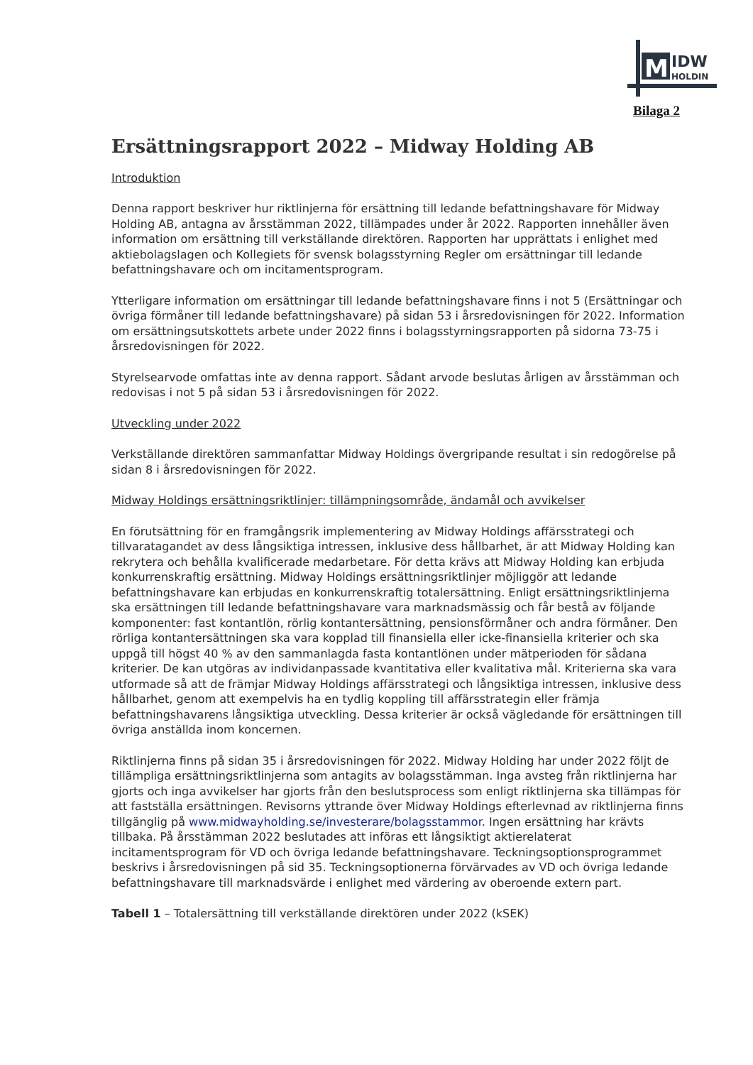M
IDW
HOLDIN
Bilaga 2
Ersättningsrapport 2022 – Midway Holding AB
Introduktion
Denna rapport beskriver hur riktlinjerna för ersättning till ledande befattningshavare för Midway Holding AB, antagna av årsstämman 2022, tillämpades under år 2022. Rapporten innehåller även information om ersättning till verkställande direktören. Rapporten har upprättats i enlighet med aktiebolagslagen och Kollegiets för svensk bolagsstyrning Regler om ersättningar till ledande befattningshavare och om incitamentsprogram.
Ytterligare information om ersättningar till ledande befattningshavare finns i not 5 (Ersättningar och övriga förmåner till ledande befattningshavare) på sidan 53 i årsredovisningen för 2022. Information om ersättningsutskottets arbete under 2022 finns i bolagsstyrningsrapporten på sidorna 73-75 i årsredovisningen för 2022.
Styrelsearvode omfattas inte av denna rapport. Sådant arvode beslutas årligen av årsstämman och redovisas i not 5 på sidan 53 i årsredovisningen för 2022.
Utveckling under 2022
Verkställande direktören sammanfattar Midway Holdings övergripande resultat i sin redogörelse på sidan 8 i årsredovisningen för 2022.
Midway Holdings ersättningsriktlinjer: tillämpningsområde, ändamål och avvikelser
En förutsättning för en framgångsrik implementering av Midway Holdings affärsstrategi och tillvaratagandet av dess långsiktiga intressen, inklusive dess hållbarhet, är att Midway Holding kan rekrytera och behålla kvalificerade medarbetare. För detta krävs att Midway Holding kan erbjuda konkurrenskraftig ersättning. Midway Holdings ersättningsriktlinjer möjliggör att ledande befattningshavare kan erbjudas en konkurrenskraftig totalersättning. Enligt ersättningsriktlinjerna ska ersättningen till ledande befattningshavare vara marknadsmässig och får bestå av följande komponenter: fast kontantlön, rörlig kontantersättning, pensionsförmåner och andra förmåner. Den rörliga kontantersättningen ska vara kopplad till finansiella eller icke-finansiella kriterier och ska uppgå till högst 40 % av den sammanlagda fasta kontantlönen under mätperioden för sådana kriterier. De kan utgöras av individanpassade kvantitativa eller kvalitativa mål. Kriterierna ska vara utformade så att de främjar Midway Holdings affärsstrategi och långsiktiga intressen, inklusive dess hållbarhet, genom att exempelvis ha en tydlig koppling till affärsstrategin eller främja befattningshavarens långsiktiga utveckling. Dessa kriterier är också vägledande för ersättningen till övriga anställda inom koncernen.
Riktlinjerna finns på sidan 35 i årsredovisningen för 2022. Midway Holding har under 2022 följt de tillämpliga ersättningsriktlinjerna som antagits av bolagsstämman. Inga avsteg från riktlinjerna har gjorts och inga avvikelser har gjorts från den beslutsprocess som enligt riktlinjerna ska tillämpas för att fastställa ersättningen. Revisorns yttrande över Midway Holdings efterlevnad av riktlinjerna finns tillgänglig på www.midwayholding.se/investerare/bolagsstammor. Ingen ersättning har krävts tillbaka. På årsstämman 2022 beslutades att införas ett långsiktigt aktierelaterat incitamentsprogram för VD och övriga ledande befattningshavare. Teckningsoptionsprogrammet beskrivs i årsredovisningen på sid 35. Teckningsoptionerna förvärvades av VD och övriga ledande befattningshavare till marknadsvärde i enlighet med värdering av oberoende extern part.
Tabell 1 – Totalersättning till verkställande direktören under 2022 (kSEK)